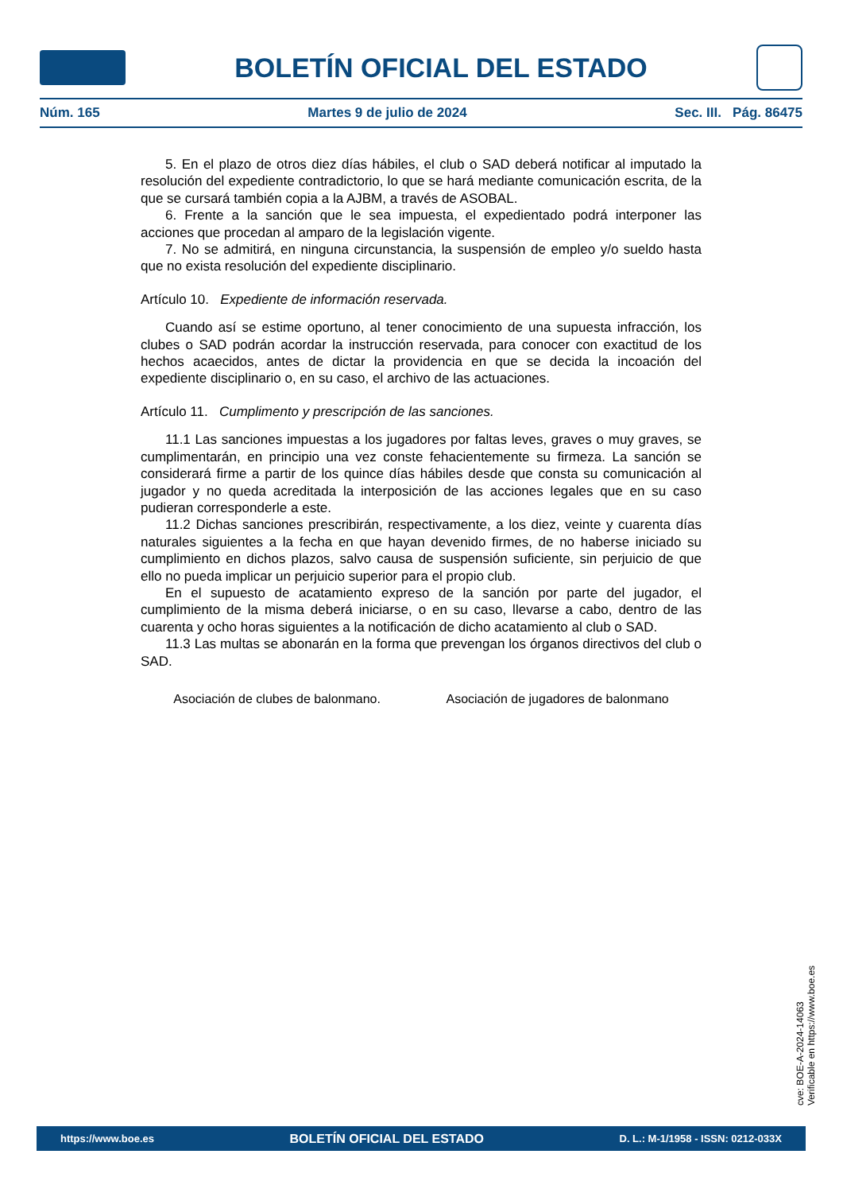BOLETÍN OFICIAL DEL ESTADO
Núm. 165 Martes 9 de julio de 2024 Sec. III. Pág. 86475
5. En el plazo de otros diez días hábiles, el club o SAD deberá notificar al imputado la resolución del expediente contradictorio, lo que se hará mediante comunicación escrita, de la que se cursará también copia a la AJBM, a través de ASOBAL.
6. Frente a la sanción que le sea impuesta, el expedientado podrá interponer las acciones que procedan al amparo de la legislación vigente.
7. No se admitirá, en ninguna circunstancia, la suspensión de empleo y/o sueldo hasta que no exista resolución del expediente disciplinario.
Artículo 10. Expediente de información reservada.
Cuando así se estime oportuno, al tener conocimiento de una supuesta infracción, los clubes o SAD podrán acordar la instrucción reservada, para conocer con exactitud de los hechos acaecidos, antes de dictar la providencia en que se decida la incoación del expediente disciplinario o, en su caso, el archivo de las actuaciones.
Artículo 11. Cumplimento y prescripción de las sanciones.
11.1 Las sanciones impuestas a los jugadores por faltas leves, graves o muy graves, se cumplimentarán, en principio una vez conste fehacientemente su firmeza. La sanción se considerará firme a partir de los quince días hábiles desde que consta su comunicación al jugador y no queda acreditada la interposición de las acciones legales que en su caso pudieran corresponderle a este.
11.2 Dichas sanciones prescribirán, respectivamente, a los diez, veinte y cuarenta días naturales siguientes a la fecha en que hayan devenido firmes, de no haberse iniciado su cumplimiento en dichos plazos, salvo causa de suspensión suficiente, sin perjuicio de que ello no pueda implicar un perjuicio superior para el propio club.
En el supuesto de acatamiento expreso de la sanción por parte del jugador, el cumplimiento de la misma deberá iniciarse, o en su caso, llevarse a cabo, dentro de las cuarenta y ocho horas siguientes a la notificación de dicho acatamiento al club o SAD.
11.3 Las multas se abonarán en la forma que prevengan los órganos directivos del club o SAD.
Asociación de clubes de balonmano. Asociación de jugadores de balonmano
cve: BOE-A-2024-14063
Verificable en https://www.boe.es
https://www.boe.es BOLETÍN OFICIAL DEL ESTADO D. L.: M-1/1958 - ISSN: 0212-033X